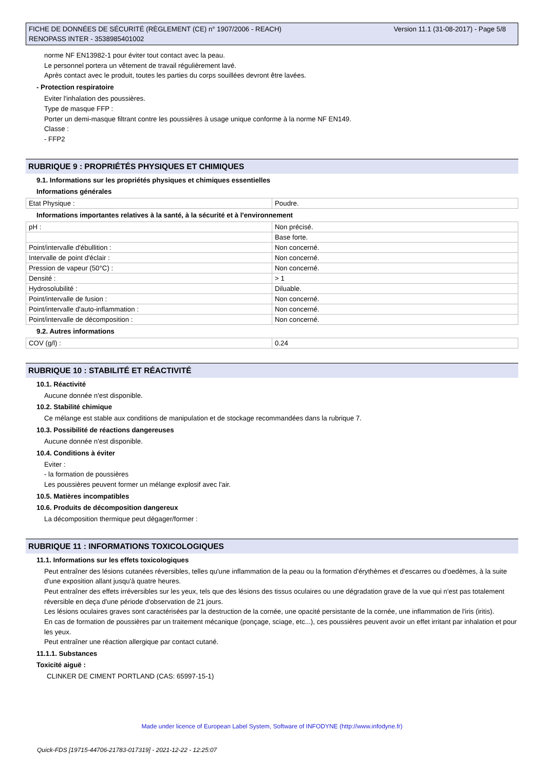FICHE DE DONNÉES DE SÉCURITÉ (RÈGLEMENT (CE) n° 1907/2006 - REACH)
RENOPASS INTER - 3538985401002
Version 11.1 (31-08-2017) - Page 5/8
norme NF EN13982-1 pour éviter tout contact avec la peau.
Le personnel portera un vêtement de travail régulièrement lavé.
Après contact avec le produit, toutes les parties du corps souillées devront être lavées.
- Protection respiratoire
Eviter l'inhalation des poussières.
Type de masque FFP :
Porter un demi-masque filtrant contre les poussières à usage unique conforme à la norme NF EN149.
Classe :
- FFP2
RUBRIQUE 9 : PROPRIÉTÉS PHYSIQUES ET CHIMIQUES
9.1. Informations sur les propriétés physiques et chimiques essentielles
Informations générales
| Etat Physique : | Poudre. |
Informations importantes relatives à la santé, à la sécurité et à l'environnement
| pH : | Non précisé. |
| | Base forte. |
| Point/intervalle d'ébullition : | Non concerné. |
| Intervalle de point d'éclair : | Non concerné. |
| Pression de vapeur (50°C) : | Non concerné. |
| Densité : | > 1 |
| Hydrosolubilité : | Diluable. |
| Point/intervalle de fusion : | Non concerné. |
| Point/intervalle d'auto-inflammation : | Non concerné. |
| Point/intervalle de décomposition : | Non concerné. |
9.2. Autres informations
| COV (g/l) : | 0.24 |
RUBRIQUE 10 : STABILITÉ ET RÉACTIVITÉ
10.1. Réactivité
Aucune donnée n'est disponible.
10.2. Stabilité chimique
Ce mélange est stable aux conditions de manipulation et de stockage recommandées dans la rubrique 7.
10.3. Possibilité de réactions dangereuses
Aucune donnée n'est disponible.
10.4. Conditions à éviter
Eviter :
- la formation de poussières
Les poussières peuvent former un mélange explosif avec l'air.
10.5. Matières incompatibles
10.6. Produits de décomposition dangereux
La décomposition thermique peut dégager/former :
RUBRIQUE 11 : INFORMATIONS TOXICOLOGIQUES
11.1. Informations sur les effets toxicologiques
Peut entraîner des lésions cutanées réversibles, telles qu'une inflammation de la peau ou la formation d'érythèmes et d'escarres ou d'oedèmes, à la suite d'une exposition allant jusqu'à quatre heures.
Peut entraîner des effets irréversibles sur les yeux, tels que des lésions des tissus oculaires ou une dégradation grave de la vue qui n'est pas totalement réversible en deça d'une période d'observation de 21 jours.
Les lésions oculaires graves sont caractérisées par la destruction de la cornée, une opacité persistante de la cornée, une inflammation de l'iris (iritis).
En cas de formation de poussières par un traitement mécanique (ponçage, sciage, etc...), ces poussières peuvent avoir un effet irritant par inhalation et pour les yeux.
Peut entraîner une réaction allergique par contact cutané.
11.1.1. Substances
Toxicité aiguë :
CLINKER DE CIMENT PORTLAND (CAS: 65997-15-1)
Made under licence of European Label System, Software of INFODYNE (http://www.infodyne.fr)
Quick-FDS [19715-44706-21783-017319] - 2021-12-22 - 12:25:07